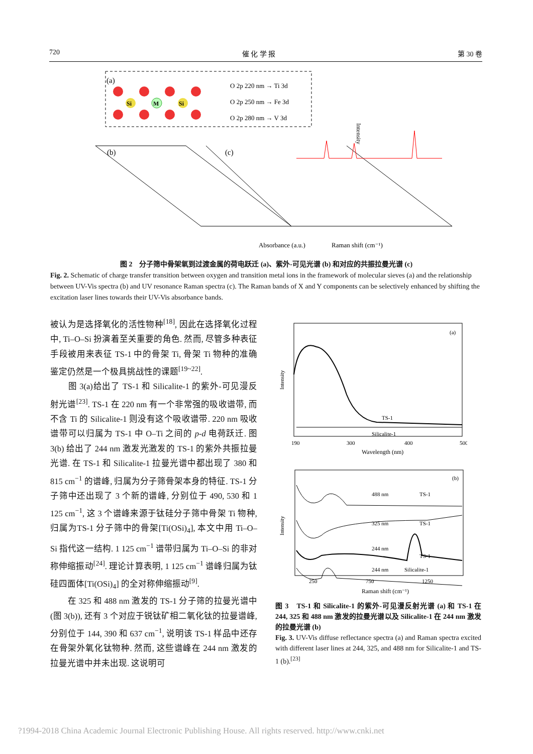720 催 化 学 报 第 30 卷
(a)
Si
M
Si
O 2p 220 nm → Ti 3d
O 2p 250 nm → Fe 3d
O 2p 280 nm → V 3d
(b)
(c)
Absorbance (a.u.)
Raman shift (cm⁻¹)
Intensity
图 2　分子筛中骨架氧到过渡金属的荷电跃迁 (a)、紫外-可见光谱 (b) 和对应的共振拉曼光谱 (c)
Fig. 2. Schematic of charge transfer transition between oxygen and transition metal ions in the framework of molecular sieves (a) and the relationship between UV-Vis spectra (b) and UV resonance Raman spectra (c). The Raman bands of X and Y components can be selectively enhanced by shifting the excitation laser lines towards their UV-Vis absorbance bands.
被认为是选择氧化的活性物种<sup>[18]</sup>, 因此在选择氧化过程中, Ti–O–Si 扮演着至关重要的角色. 然而, 尽管多种表征手段被用来表征 TS-1 中的骨架 Ti, 骨架 Ti 物种的准确鉴定仍然是一个极具挑战性的课题<sup>[19~22]</sup>.
　　图 3(a)给出了 TS-1 和 Silicalite-1 的紫外-可见漫反射光谱<sup>[23]</sup>. TS-1 在 220 nm 有一个非常强的吸收谱带, 而不含 Ti 的 Silicalite-1 则没有这个吸收谱带. 220 nm 吸收谱带可以归属为 TS-1 中 O–Ti 之间的 p-d 电荷跃迁. 图 3(b) 给出了 244 nm 激发光激发的 TS-1 的紫外共振拉曼光谱. 在 TS-1 和 Silicalite-1 拉曼光谱中都出现了 380 和 815 cm<sup>−1</sup> 的谱峰, 归属为分子筛骨架本身的特征. TS-1 分子筛中还出现了 3 个新的谱峰, 分别位于 490, 530 和 1 125 cm<sup>−1</sup>, 这 3 个谱峰来源于钛硅分子筛中骨架 Ti 物种, 归属为TS-1 分子筛中的骨架[Ti(OSi)<sub>4</sub>], 本文中用 Ti–O–Si 指代这一结构. 1 125 cm<sup>−1</sup> 谱带归属为 Ti–O–Si 的非对称伸缩振动<sup>[24]</sup>. 理论计算表明, 1 125 cm<sup>−1</sup> 谱峰归属为钛硅四面体[Ti(OSi)<sub>4</sub>] 的全对称伸缩振动<sup>[9]</sup>.
　　在 325 和 488 nm 激发的 TS-1 分子筛的拉曼光谱中 (图 3(b)), 还有 3 个对应于锐钛矿相二氧化钛的拉曼谱峰, 分别位于 144, 390 和 637 cm<sup>−1</sup>, 说明该 TS-1 样品中还存在骨架外氧化钛物种. 然而, 这些谱峰在 244 nm 激发的拉曼光谱中并未出现. 这说明可
(a)
TS-1
Silicalite-1
190
300
400
500
Wavelength (nm)
Intensity
(b)
488 nm
TS-1
325 nm
TS-1
244 nm
TS-1
244 nm
Silicalite-1
250
750
1250
Raman shift (cm⁻¹)
Intensity
图 3　TS-1 和 Silicalite-1 的紫外-可见漫反射光谱 (a) 和 TS-1 在 244, 325 和 488 nm 激发的拉曼光谱以及 Silicalite-1 在 244 nm 激发的拉曼光谱 (b)
Fig. 3. UV-Vis diffuse reflectance spectra (a) and Raman spectra excited with different laser lines at 244, 325, and 488 nm for Silicalite-1 and TS-1 (b).<sup>[23]</sup>
?1994-2018 China Academic Journal Electronic Publishing House. All rights reserved. http://www.cnki.net